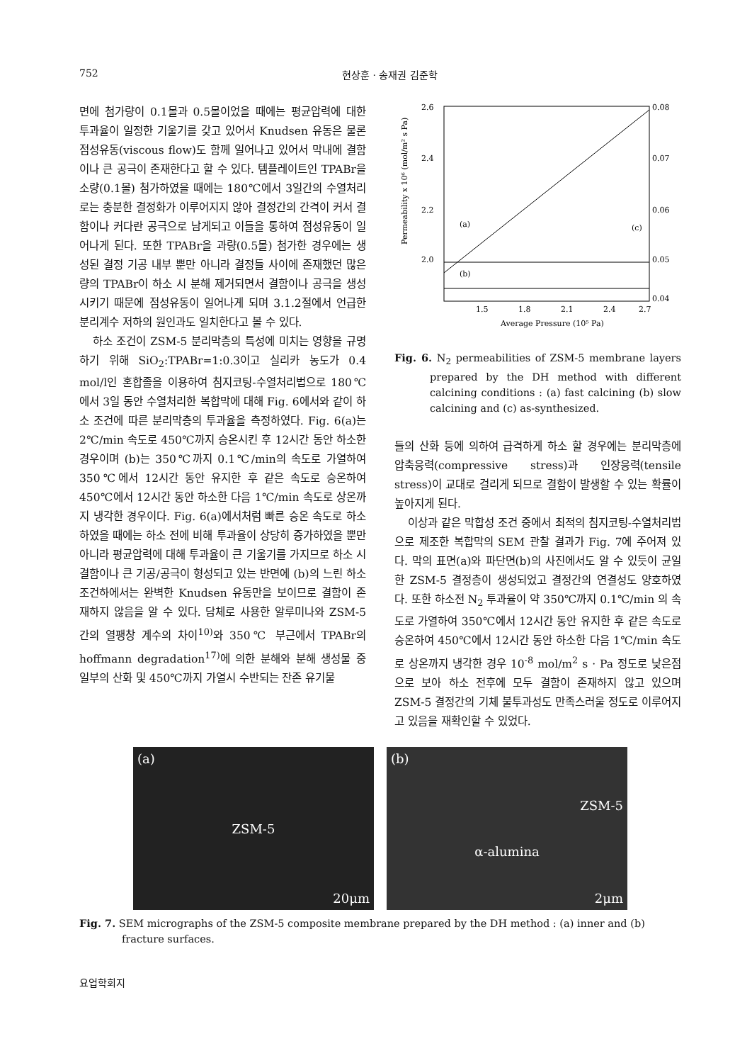752 현상훈 · 송재권 김준학
면에 첨가량이 0.1몰과 0.5몰이었을 때에는 평균압력에 대한 투과율이 일정한 기울기를 갖고 있어서 Knudsen 유동은 물론 점성유동(viscous flow)도 함께 일어나고 있어서 막내에 결함이나 큰 공극이 존재한다고 할 수 있다. 템플레이트인 TPABr을 소량(0.1몰) 첨가하였을 때에는 180℃에서 3일간의 수열처리로는 충분한 결정화가 이루어지지 않아 결정간의 간격이 커서 결함이나 커다란 공극으로 남게되고 이들을 통하여 점성유동이 일어나게 된다. 또한 TPABr을 과량(0.5몰) 첨가한 경우에는 생성된 결정 기공 내부 뿐만 아니라 결정들 사이에 존재했던 많은 량의 TPABr이 하소 시 분해 제거되면서 결함이나 공극을 생성시키기 때문에 점성유동이 일어나게 되며 3.1.2절에서 언급한 분리계수 저하의 원인과도 일치한다고 볼 수 있다.
하소 조건이 ZSM-5 분리막층의 특성에 미치는 영향을 규명하기 위해 SiO<sub>2</sub>:TPABr=1:0.3이고 실리카 농도가 0.4 mol/l인 혼합졸을 이용하여 침지코팅-수열처리법으로 180℃에서 3일 동안 수열처리한 복합막에 대해 Fig. 6에서와 같이 하소 조건에 따른 분리막층의 투과율을 측정하였다. Fig. 6(a)는 2℃/min 속도로 450℃까지 승온시킨 후 12시간 동안 하소한 경우이며 (b)는 350℃까지 0.1℃/min의 속도로 가열하여 350℃에서 12시간 동안 유지한 후 같은 속도로 승온하여 450℃에서 12시간 동안 하소한 다음 1℃/min 속도로 상온까지 냉각한 경우이다. Fig. 6(a)에서처럼 빠른 승온 속도로 하소하였을 때에는 하소 전에 비해 투과율이 상당히 증가하였을 뿐만 아니라 평균압력에 대해 투과율이 큰 기울기를 가지므로 하소 시 결함이나 큰 기공/공극이 형성되고 있는 반면에 (b)의 느린 하소 조건하에서는 완벽한 Knudsen 유동만을 보이므로 결함이 존재하지 않음을 알 수 있다. 담체로 사용한 알루미나와 ZSM-5 간의 열팽창 계수의 차이<sup>10)</sup>와 350℃ 부근에서 TPABr의 hoffmann degradation<sup>17)</sup>에 의한 분해와 분해 생성물 중 일부의 산화 및 450℃까지 가열시 수반되는 잔존 유기물
2.6
2.4
2.2
2.0
.
0.08
0.07
0.06
0.05
0.04
1.5
1.8
2.1
2.4
2.7
Average Pressure (10⁵ Pa)
(a)
(b)
(c)
Permeability x 10⁶ (mol/m² s Pa)
Fig. 6. N<sub>2</sub> permeabilities of ZSM-5 membrane layers prepared by the DH method with different calcining conditions : (a) fast calcining (b) slow calcining and (c) as-synthesized.
들의 산화 등에 의하여 급격하게 하소 할 경우에는 분리막층에 압축응력(compressive stress)과 인장응력(tensile stress)이 교대로 걸리게 되므로 결함이 발생할 수 있는 확률이 높아지게 된다.
이상과 같은 막합성 조건 중에서 최적의 침지코팅-수열처리법으로 제조한 복합막의 SEM 관찰 결과가 Fig. 7에 주어져 있다. 막의 표면(a)와 파단면(b)의 사진에서도 알 수 있듯이 균일한 ZSM-5 결정층이 생성되었고 결정간의 연결성도 양호하였다. 또한 하소전 N<sub>2</sub> 투과율이 약 350℃까지 0.1℃/min 의 속도로 가열하여 350℃에서 12시간 동안 유지한 후 같은 속도로 승온하여 450℃에서 12시간 동안 하소한 다음 1℃/min 속도로 상온까지 냉각한 경우 10<sup>-8</sup> mol/m<sup>2</sup> s · Pa 정도로 낮은점으로 보아 하소 전후에 모두 결함이 존재하지 않고 있으며 ZSM-5 결정간의 기체 불투과성도 만족스러울 정도로 이루어지고 있음을 재확인할 수 있었다.
(a)
ZSM-5
20μm
(b)
ZSM-5
α-alumina
2μm
Fig. 7. SEM micrographs of the ZSM-5 composite membrane prepared by the DH method : (a) inner and (b) fracture surfaces.
요업학회지